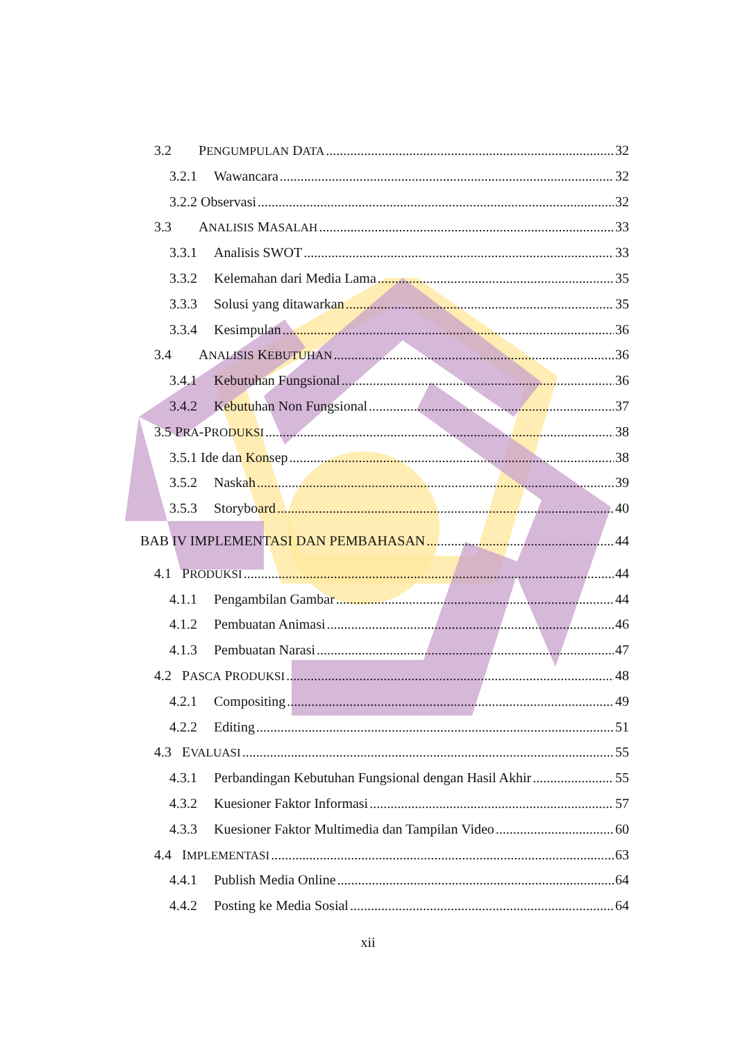3.2 PENGUMPULAN DATA 32
3.2.1 Wawancara 32
3.2.2 Observasi 32
3.3 ANALISIS MASALAH 33
3.3.1 Analisis SWOT 33
3.3.2 Kelemahan dari Media Lama 35
3.3.3 Solusi yang ditawarkan 35
3.3.4 Kesimpulan 36
3.4 ANALISIS KEBUTUHAN 36
3.4.1 Kebutuhan Fungsional 36
3.4.2 Kebutuhan Non Fungsional 37
3.5 PRA-PRODUKSI 38
3.5.1 Ide dan Konsep 38
3.5.2 Naskah 39
3.5.3 Storyboard 40
BAB IV IMPLEMENTASI DAN PEMBAHASAN 44
4.1 PRODUKSI 44
4.1.1 Pengambilan Gambar 44
4.1.2 Pembuatan Animasi 46
4.1.3 Pembuatan Narasi 47
4.2 PASCA PRODUKSI 48
4.2.1 Compositing 49
4.2.2 Editing 51
4.3 EVALUASI 55
4.3.1 Perbandingan Kebutuhan Fungsional dengan Hasil Akhir 55
4.3.2 Kuesioner Faktor Informasi 57
4.3.3 Kuesioner Faktor Multimedia dan Tampilan Video 60
4.4 IMPLEMENTASI 63
4.4.1 Publish Media Online 64
4.4.2 Posting ke Media Sosial 64
xii